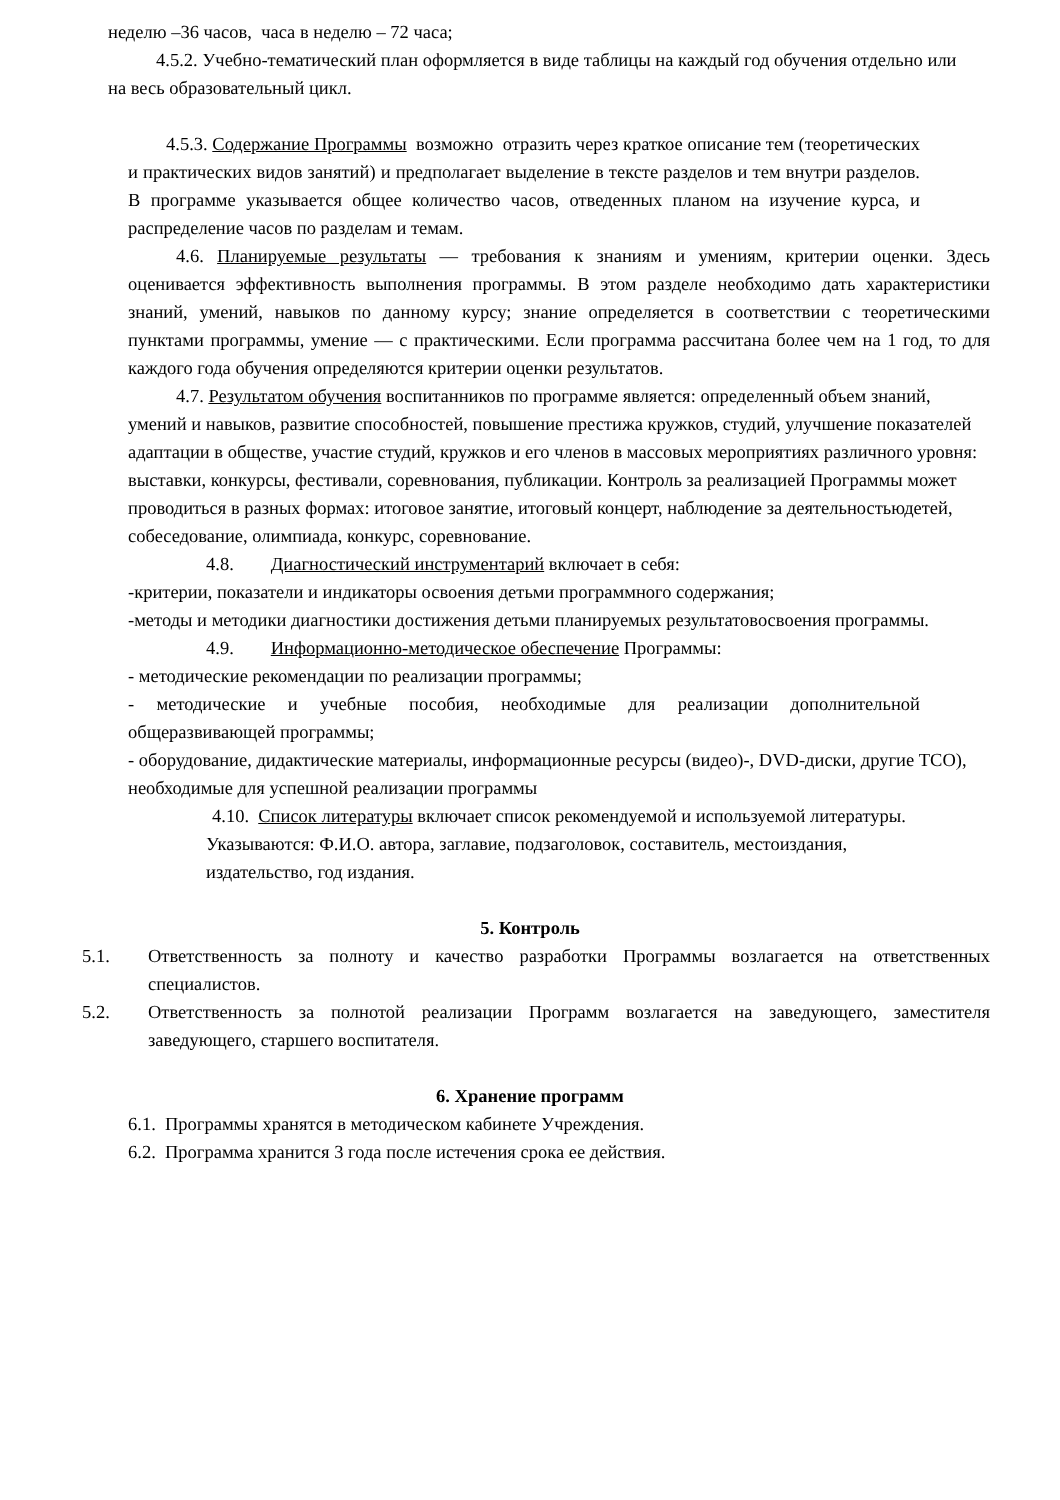неделю –36 часов, часа в неделю – 72 часа;
4.5.2. Учебно-тематический план оформляется в виде таблицы на каждый год обучения отдельно или на весь образовательный цикл.
4.5.3. Содержание Программы возможно отразить через краткое описание тем (теоретических и практических видов занятий) и предполагает выделение в тексте разделов и тем внутри разделов. В программе указывается общее количество часов, отведенных планом на изучение курса, и распределение часов по разделам и темам.
4.6. Планируемые результаты — требования к знаниям и умениям, критерии оценки. Здесь оценивается эффективность выполнения программы. В этом разделе необходимо дать характеристики знаний, умений, навыков по данному курсу; знание определяется в соответствии с теоретическими пунктами программы, умение — с практическими. Если программа рассчитана более чем на 1 год, то для каждого года обучения определяются критерии оценки результатов.
4.7. Результатом обучения воспитанников по программе является: определенный объем знаний, умений и навыков, развитие способностей, повышение престижа кружков, студий, улучшение показателей адаптации в обществе, участие студий, кружков и его членов в массовых мероприятиях различного уровня: выставки, конкурсы, фестивали, соревнования, публикации. Контроль за реализацией Программы может проводиться в разных формах: итоговое занятие, итоговый концерт, наблюдение за деятельностьюдетей, собеседование, олимпиада, конкурс, соревнование.
4.8. Диагностический инструментарий включает в себя:
-критерии, показатели и индикаторы освоения детьми программного содержания;
-методы и методики диагностики достижения детьми планируемых результатовосвоения программы.
4.9. Информационно-методическое обеспечение Программы:
- методические рекомендации по реализации программы;
- методические и учебные пособия, необходимые для реализации дополнительной общеразвивающей программы;
- оборудование, дидактические материалы, информационные ресурсы (видео)-, DVD-диски, другие ТСО), необходимые для успешной реализации программы
4.10. Список литературы включает список рекомендуемой и используемой литературы. Указываются: Ф.И.О. автора, заглавие, подзаголовок, составитель, местоиздания, издательство, год издания.
5. Контроль
5.1. Ответственность за полноту и качество разработки Программы возлагается на ответственных специалистов.
5.2. Ответственность за полнотой реализации Программ возлагается на заведующего, заместителя заведующего, старшего воспитателя.
6. Хранение программ
6.1. Программы хранятся в методическом кабинете Учреждения.
6.2. Программа хранится 3 года после истечения срока ее действия.